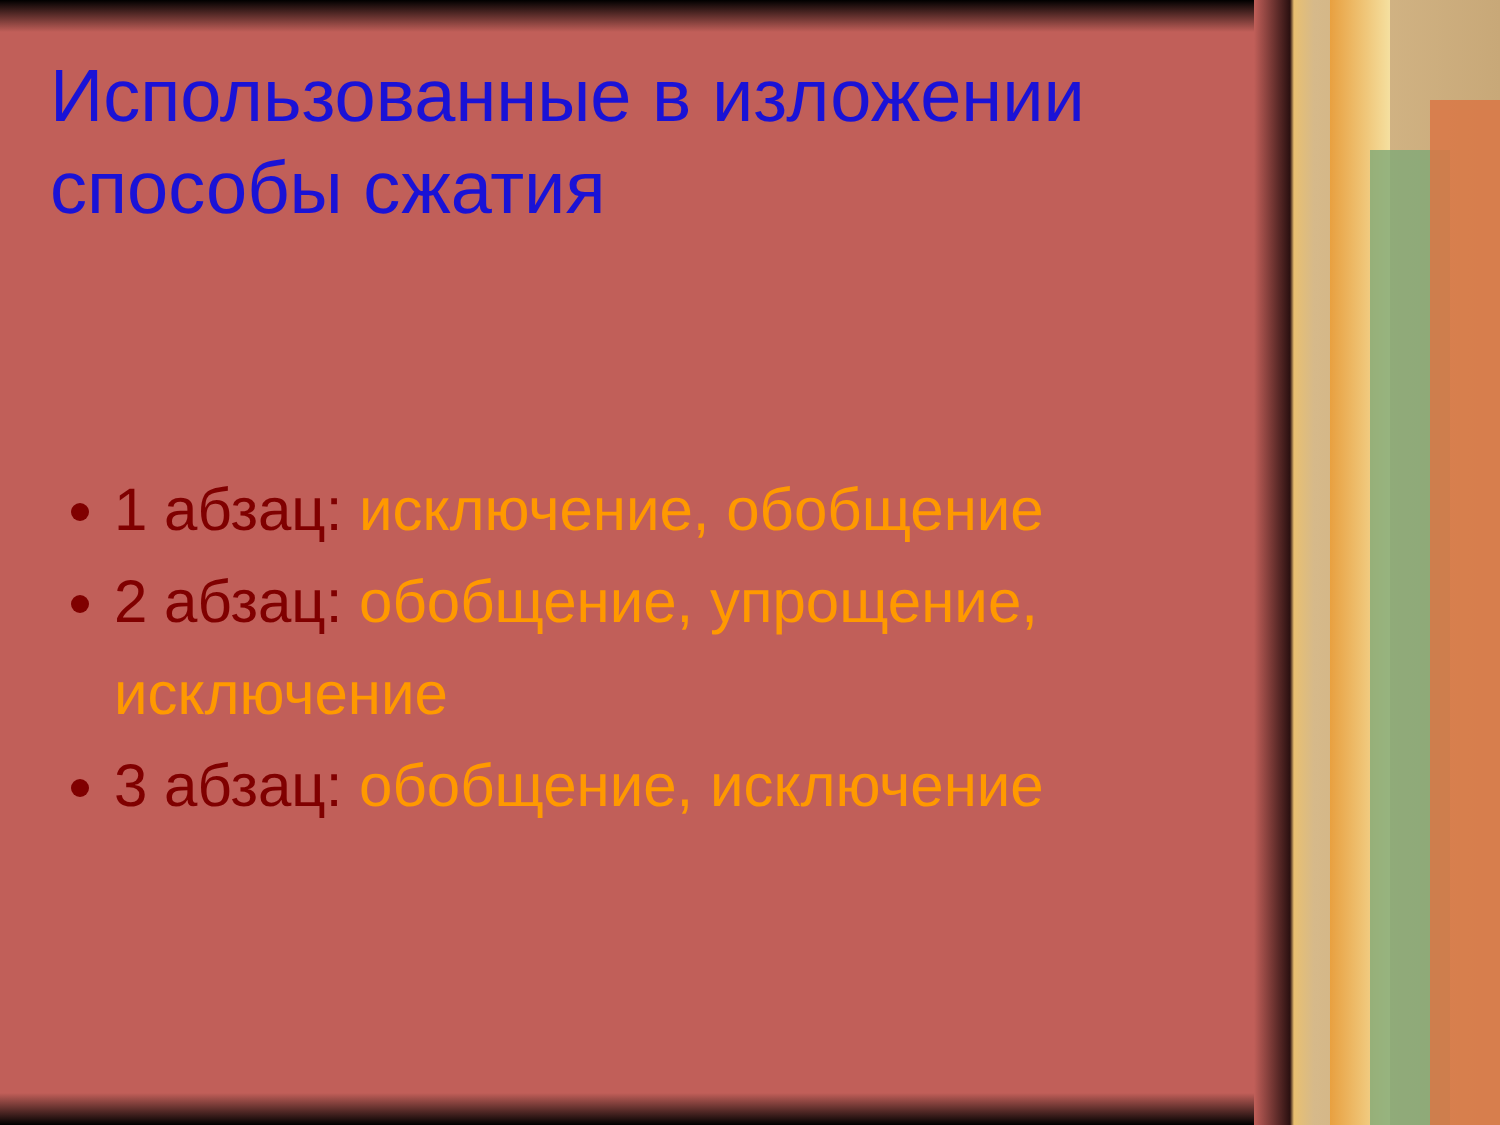Использованные в изложении способы сжатия
1 абзац: исключение, обобщение
2 абзац: обобщение, упрощение, исключение
3 абзац: обобщение, исключение